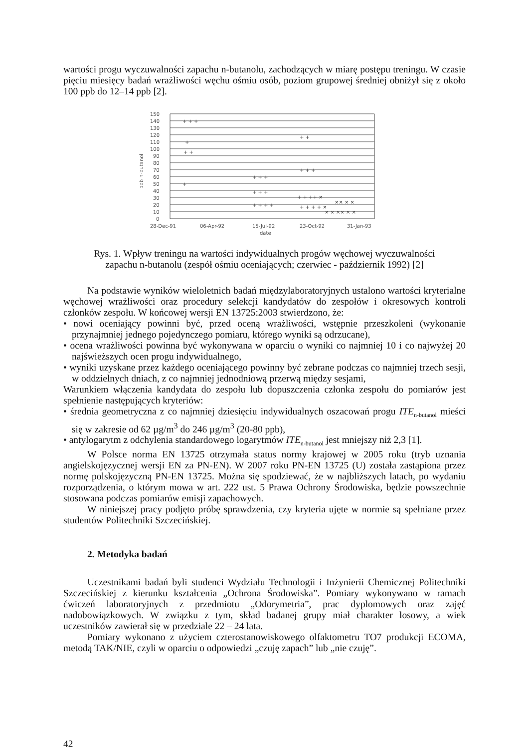wartości progu wyczuwalności zapachu n-butanolu, zachodzących w miarę postępu treningu. W czasie pięciu miesięcy badań wrażliwości węchu ośmiu osób, poziom grupowej średniej obniżył się z około 100 ppb do 12–14 ppb [2].
150
140
130
120
110
100
90
80
70
60
50
40
30
20
10
0
ppb n-butanol
28-Dec-91
06-Apr-92
15-Jul-92
23-Oct-92
31-Jan-93
date
+ + +
+
+ +
+
+ + +
+ + +
+ + + +
+ +
+ + +
+ + ++ ×
+ + + + ×
× × ×× × ×
×× × ×
Rys. 1. Wpływ treningu na wartości indywidualnych progów węchowej wyczuwalności zapachu n-butanolu (zespół ośmiu oceniających; czerwiec - październik 1992) [2]
Na podstawie wyników wieloletnich badań międzylaboratoryjnych ustalono wartości kryterialne węchowej wrażliwości oraz procedury selekcji kandydatów do zespołów i okresowych kontroli członków zespołu. W końcowej wersji EN 13725:2003 stwierdzono, że:
• nowi oceniający powinni być, przed oceną wrażliwości, wstępnie przeszkoleni (wykonanie przynajmniej jednego pojedynczego pomiaru, którego wyniki są odrzucane),
• ocena wrażliwości powinna być wykonywana w oparciu o wyniki co najmniej 10 i co najwyżej 20 najświeższych ocen progu indywidualnego,
• wyniki uzyskane przez każdego oceniającego powinny być zebrane podczas co najmniej trzech sesji, w oddzielnych dniach, z co najmniej jednodniową przerwą między sesjami,
Warunkiem włączenia kandydata do zespołu lub dopuszczenia członka zespołu do pomiarów jest spełnienie następujących kryteriów:
• średnia geometryczna z co najmniej dziesięciu indywidualnych oszacowań progu ITE<sub>n-butanol</sub> mieści się w zakresie od 62 µg/m<sup>3</sup> do 246 µg/m<sup>3</sup> (20-80 ppb),
• antylogarytm z odchylenia standardowego logarytmów ITE<sub>n-butanol</sub> jest mniejszy niż 2,3 [1].
W Polsce norma EN 13725 otrzymała status normy krajowej w 2005 roku (tryb uznania angielskojęzycznej wersji EN za PN-EN). W 2007 roku PN-EN 13725 (U) została zastąpiona przez normę polskojęzyczną PN-EN 13725. Można się spodziewać, że w najbliższych latach, po wydaniu rozporządzenia, o którym mowa w art. 222 ust. 5 Prawa Ochrony Środowiska, będzie powszechnie stosowana podczas pomiarów emisji zapachowych.
W niniejszej pracy podjęto próbę sprawdzenia, czy kryteria ujęte w normie są spełniane przez studentów Politechniki Szczecińskiej.
2. Metodyka badań
Uczestnikami badań byli studenci Wydziału Technologii i Inżynierii Chemicznej Politechniki Szczecińskiej z kierunku kształcenia „Ochrona Środowiska”. Pomiary wykonywano w ramach ćwiczeń laboratoryjnych z przedmiotu „Odorymetria”, prac dyplomowych oraz zajęć nadobowiązkowych. W związku z tym, skład badanej grupy miał charakter losowy, a wiek uczestników zawierał się w przedziale 22 – 24 lata.
Pomiary wykonano z użyciem czterostanowiskowego olfaktometru TO7 produkcji ECOMA, metodą TAK/NIE, czyli w oparciu o odpowiedzi „czuję zapach” lub „nie czuję”.
42